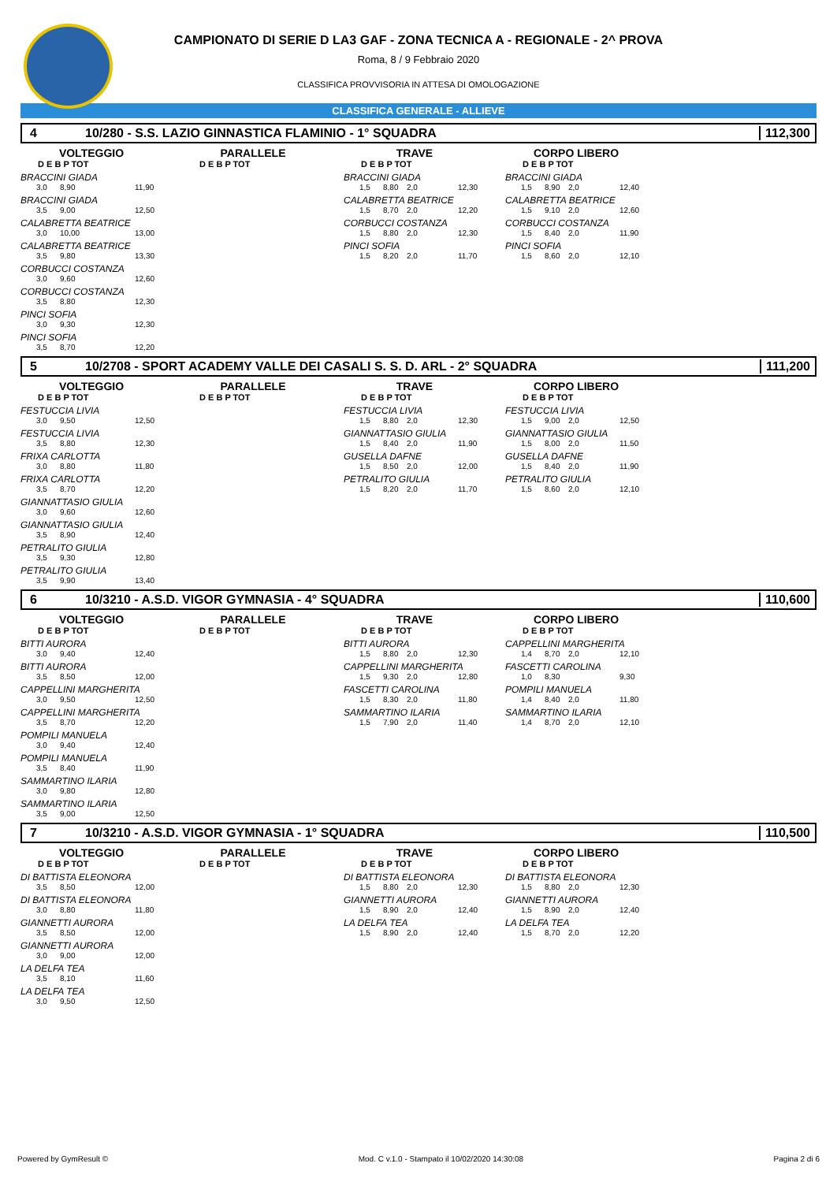CAMPIONATO DI SERIE D LA3 GAF - ZONA TECNICA A - REGIONALE - 2^ PROVA
Roma, 8 / 9 Febbraio 2020
CLASSIFICA PROVVISORIA IN ATTESA DI OMOLOGAZIONE
CLASSIFICA GENERALE - ALLIEVE
4 10/280 - S.S. LAZIO GINNASTICA FLAMINIO - 1° SQUADRA 112,300
VOLTEGGIO
D E B P TOT
BRACCINI GIADA
3,0 8,90 11,90
BRACCINI GIADA
3,5 9,00 12,50
CALABRETTA BEATRICE
3,0 10,00 13,00
CALABRETTA BEATRICE
3,5 9,80 13,30
CORBUCCI COSTANZA
3,0 9,60 12,60
CORBUCCI COSTANZA
3,5 8,80 12,30
PINCI SOFIA
3,0 9,30 12,30
PINCI SOFIA
3,5 8,70 12,20
PARALLELE
D E B P TOT
TRAVE
D E B P TOT
BRACCINI GIADA
1,5 8,80 2,0 12,30
CALABRETTA BEATRICE
1,5 8,70 2,0 12,20
CORBUCCI COSTANZA
1,5 8,80 2,0 12,30
PINCI SOFIA
1,5 8,20 2,0 11,70
CORPO LIBERO
D E B P TOT
BRACCINI GIADA
1,5 8,90 2,0 12,40
CALABRETTA BEATRICE
1,5 9,10 2,0 12,60
CORBUCCI COSTANZA
1,5 8,40 2,0 11,90
PINCI SOFIA
1,5 8,60 2,0 12,10
5 10/2708 - SPORT ACADEMY VALLE DEI CASALI S. S. D. ARL - 2° SQUADRA 111,200
VOLTEGGIO
D E B P TOT
FESTUCCIA LIVIA
3,0 9,50 12,50
FESTUCCIA LIVIA
3,5 8,80 12,30
FRIXA CARLOTTA
3,0 8,80 11,80
FRIXA CARLOTTA
3,5 8,70 12,20
GIANNATTASIO GIULIA
3,0 9,60 12,60
GIANNATTASIO GIULIA
3,5 8,90 12,40
PETRALITO GIULIA
3,5 9,30 12,80
PETRALITO GIULIA
3,5 9,90 13,40
PARALLELE
D E B P TOT
TRAVE
D E B P TOT
FESTUCCIA LIVIA
1,5 8,80 2,0 12,30
GIANNATTASIO GIULIA
1,5 8,40 2,0 11,90
GUSELLA DAFNE
1,5 8,50 2,0 12,00
PETRALITO GIULIA
1,5 8,20 2,0 11,70
CORPO LIBERO
D E B P TOT
FESTUCCIA LIVIA
1,5 9,00 2,0 12,50
GIANNATTASIO GIULIA
1,5 8,00 2,0 11,50
GUSELLA DAFNE
1,5 8,40 2,0 11,90
PETRALITO GIULIA
1,5 8,60 2,0 12,10
6 10/3210 - A.S.D. VIGOR GYMNASIA - 4° SQUADRA 110,600
VOLTEGGIO
D E B P TOT
BITTI AURORA
3,0 9,40 12,40
BITTI AURORA
3,5 8,50 12,00
CAPPELLINI MARGHERITA
3,0 9,50 12,50
CAPPELLINI MARGHERITA
3,5 8,70 12,20
POMPILI MANUELA
3,0 9,40 12,40
POMPILI MANUELA
3,5 8,40 11,90
SAMMARTINO ILARIA
3,0 9,80 12,80
SAMMARTINO ILARIA
3,5 9,00 12,50
PARALLELE
D E B P TOT
TRAVE
D E B P TOT
BITTI AURORA
1,5 8,80 2,0 12,30
CAPPELLINI MARGHERITA
1,5 9,30 2,0 12,80
FASCETTI CAROLINA
1,5 8,30 2,0 11,80
SAMMARTINO ILARIA
1,5 7,90 2,0 11,40
CORPO LIBERO
D E B P TOT
CAPPELLINI MARGHERITA
1,4 8,70 2,0 12,10
FASCETTI CAROLINA
1,0 8,30 9,30
POMPILI MANUELA
1,4 8,40 2,0 11,80
SAMMARTINO ILARIA
1,4 8,70 2,0 12,10
7 10/3210 - A.S.D. VIGOR GYMNASIA - 1° SQUADRA 110,500
VOLTEGGIO
D E B P TOT
DI BATTISTA ELEONORA
3,5 8,50 12,00
DI BATTISTA ELEONORA
3,0 8,80 11,80
GIANNETTI AURORA
3,5 8,50 12,00
GIANNETTI AURORA
3,0 9,00 12,00
LA DELFA TEA
3,5 8,10 11,60
LA DELFA TEA
3,0 9,50 12,50
PARALLELE
D E B P TOT
TRAVE
D E B P TOT
DI BATTISTA ELEONORA
1,5 8,80 2,0 12,30
GIANNETTI AURORA
1,5 8,90 2,0 12,40
LA DELFA TEA
1,5 8,90 2,0 12,40
CORPO LIBERO
D E B P TOT
DI BATTISTA ELEONORA
1,5 8,80 2,0 12,30
GIANNETTI AURORA
1,5 8,90 2,0 12,40
LA DELFA TEA
1,5 8,70 2,0 12,20
Powered by GymResult © Mod. C v.1.0 - Stampato il 10/02/2020 14:30:08 Pagina 2 di 6